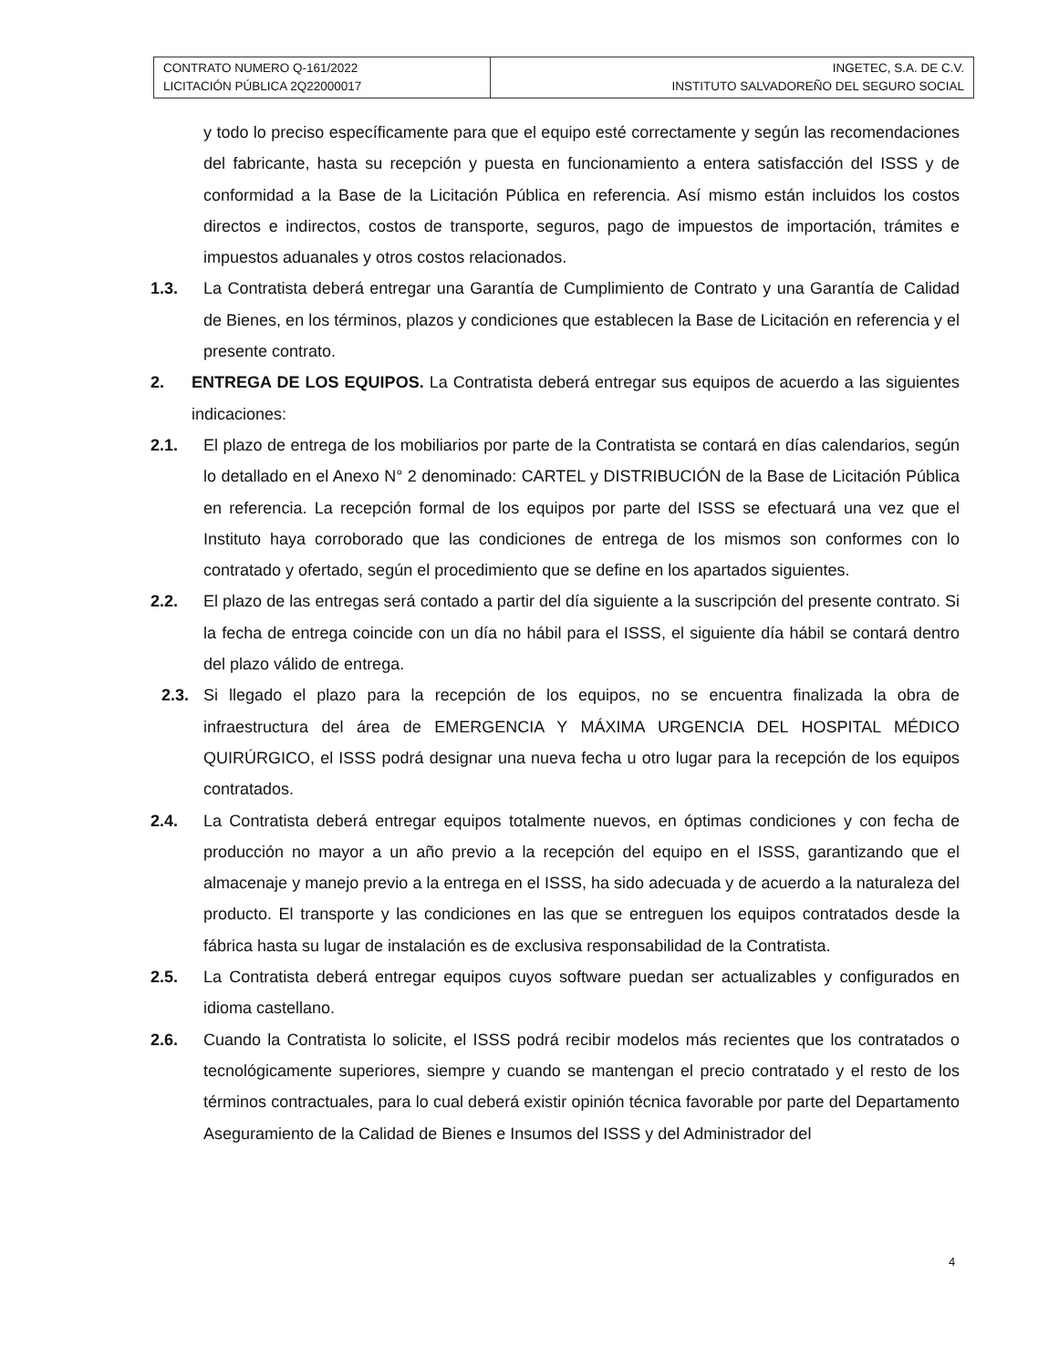| CONTRATO NUMERO Q-161/2022 LICITACIÓN PÚBLICA 2Q22000017 | INGETEC, S.A. DE C.V. INSTITUTO SALVADOREÑO DEL SEGURO SOCIAL |
y todo lo preciso específicamente para que el equipo esté correctamente y según las recomendaciones del fabricante, hasta su recepción y puesta en funcionamiento a entera satisfacción del ISSS y de conformidad a la Base de la Licitación Pública en referencia. Así mismo están incluidos los costos directos e indirectos, costos de transporte, seguros, pago de impuestos de importación, trámites e impuestos aduanales y otros costos relacionados.
1.3. La Contratista deberá entregar una Garantía de Cumplimiento de Contrato y una Garantía de Calidad de Bienes, en los términos, plazos y condiciones que establecen la Base de Licitación en referencia y el presente contrato.
2. ENTREGA DE LOS EQUIPOS. La Contratista deberá entregar sus equipos de acuerdo a las siguientes indicaciones:
2.1. El plazo de entrega de los mobiliarios por parte de la Contratista se contará en días calendarios, según lo detallado en el Anexo N° 2 denominado: CARTEL y DISTRIBUCIÓN de la Base de Licitación Pública en referencia. La recepción formal de los equipos por parte del ISSS se efectuará una vez que el Instituto haya corroborado que las condiciones de entrega de los mismos son conformes con lo contratado y ofertado, según el procedimiento que se define en los apartados siguientes.
2.2. El plazo de las entregas será contado a partir del día siguiente a la suscripción del presente contrato. Si la fecha de entrega coincide con un día no hábil para el ISSS, el siguiente día hábil se contará dentro del plazo válido de entrega.
2.3. Si llegado el plazo para la recepción de los equipos, no se encuentra finalizada la obra de infraestructura del área de EMERGENCIA Y MÁXIMA URGENCIA DEL HOSPITAL MÉDICO QUIRÚRGICO, el ISSS podrá designar una nueva fecha u otro lugar para la recepción de los equipos contratados.
2.4. La Contratista deberá entregar equipos totalmente nuevos, en óptimas condiciones y con fecha de producción no mayor a un año previo a la recepción del equipo en el ISSS, garantizando que el almacenaje y manejo previo a la entrega en el ISSS, ha sido adecuada y de acuerdo a la naturaleza del producto. El transporte y las condiciones en las que se entreguen los equipos contratados desde la fábrica hasta su lugar de instalación es de exclusiva responsabilidad de la Contratista.
2.5. La Contratista deberá entregar equipos cuyos software puedan ser actualizables y configurados en idioma castellano.
2.6. Cuando la Contratista lo solicite, el ISSS podrá recibir modelos más recientes que los contratados o tecnológicamente superiores, siempre y cuando se mantengan el precio contratado y el resto de los términos contractuales, para lo cual deberá existir opinión técnica favorable por parte del Departamento Aseguramiento de la Calidad de Bienes e Insumos del ISSS y del Administrador del
4